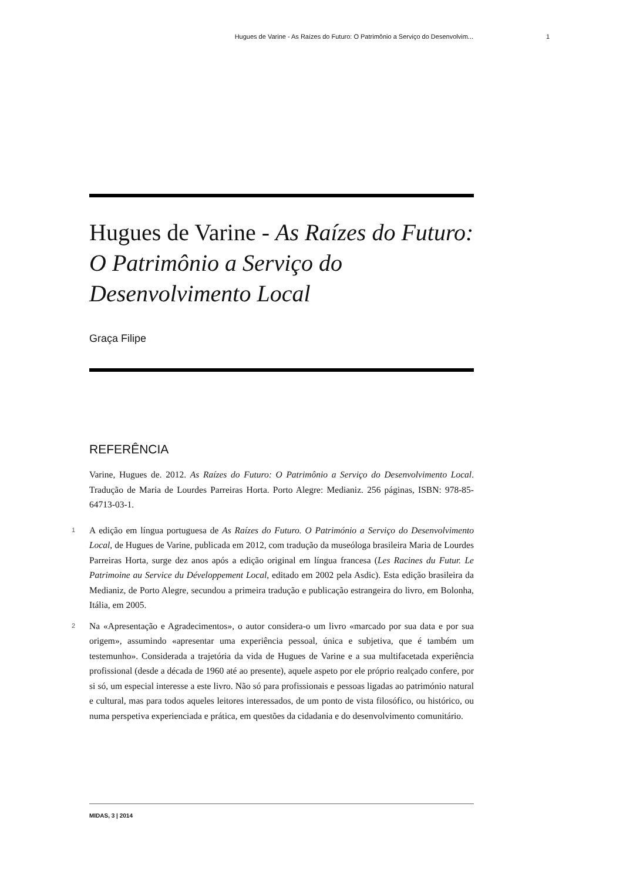Hugues de Varine - As Raízes do Futuro: O Patrimônio a Serviço do Desenvolvim... 1
Hugues de Varine - As Raízes do Futuro: O Patrimônio a Serviço do Desenvolvimento Local
Graça Filipe
REFERÊNCIA
Varine, Hugues de. 2012. As Raízes do Futuro: O Patrimônio a Serviço do Desenvolvimento Local. Tradução de Maria de Lourdes Parreiras Horta. Porto Alegre: Medianiz. 256 páginas, ISBN: 978-85-64713-03-1.
1 A edição em língua portuguesa de As Raízes do Futuro. O Património a Serviço do Desenvolvimento Local, de Hugues de Varine, publicada em 2012, com tradução da museóloga brasileira Maria de Lourdes Parreiras Horta, surge dez anos após a edição original em língua francesa (Les Racines du Futur. Le Patrimoine au Service du Développement Local, editado em 2002 pela Asdic). Esta edição brasileira da Medianiz, de Porto Alegre, secundou a primeira tradução e publicação estrangeira do livro, em Bolonha, Itália, em 2005.
2 Na «Apresentação e Agradecimentos», o autor considera-o um livro «marcado por sua data e por sua origem», assumindo «apresentar uma experiência pessoal, única e subjetiva, que é também um testemunho». Considerada a trajetória da vida de Hugues de Varine e a sua multifacetada experiência profissional (desde a década de 1960 até ao presente), aquele aspeto por ele próprio realçado confere, por si só, um especial interesse a este livro. Não só para profissionais e pessoas ligadas ao património natural e cultural, mas para todos aqueles leitores interessados, de um ponto de vista filosófico, ou histórico, ou numa perspetiva experienciada e prática, em questões da cidadania e do desenvolvimento comunitário.
MIDAS, 3 | 2014